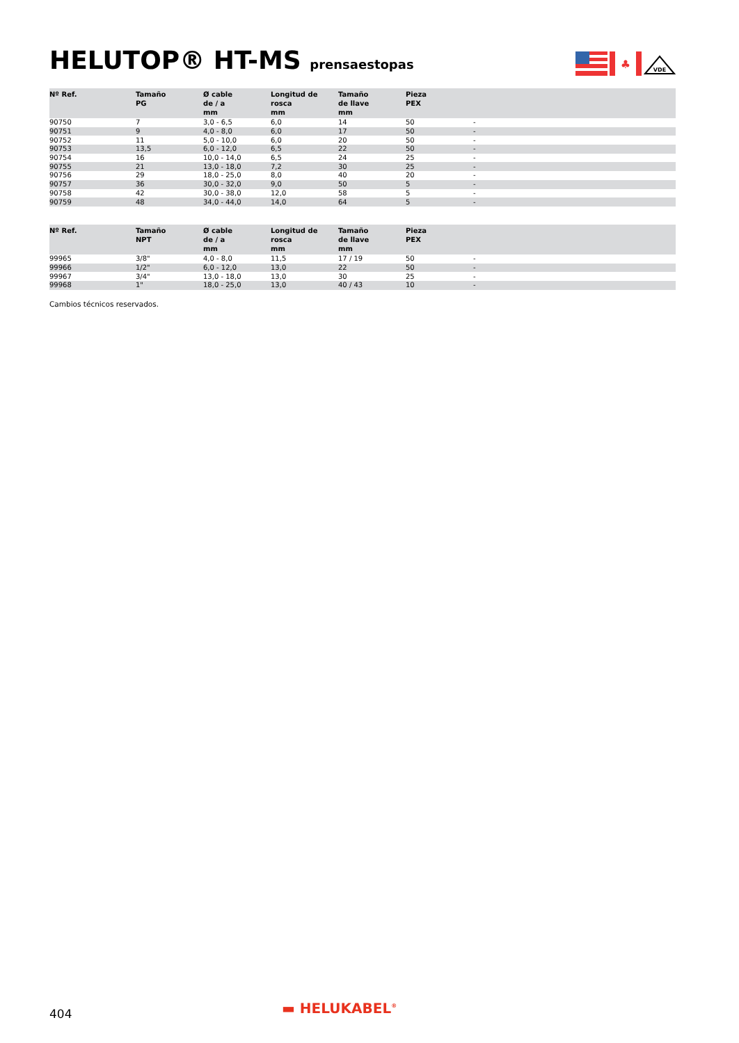HELUTOP® HT-MS prensaestopas
♣
VDE
| Nº Ref. | Tamaño PG | Ø cable de / a mm | Longitud de rosca mm | Tamaño de llave mm | Pieza PEX | |
| --- | --- | --- | --- | --- | --- | --- |
| 90750 | 7 | 3,0 - 6,5 | 6,0 | 14 | 50 | - |
| 90751 | 9 | 4,0 - 8,0 | 6,0 | 17 | 50 | - |
| 90752 | 11 | 5,0 - 10,0 | 6,0 | 20 | 50 | - |
| 90753 | 13,5 | 6,0 - 12,0 | 6,5 | 22 | 50 | - |
| 90754 | 16 | 10,0 - 14,0 | 6,5 | 24 | 25 | - |
| 90755 | 21 | 13,0 - 18,0 | 7,2 | 30 | 25 | - |
| 90756 | 29 | 18,0 - 25,0 | 8,0 | 40 | 20 | - |
| 90757 | 36 | 30,0 - 32,0 | 9,0 | 50 | 5 | - |
| 90758 | 42 | 30,0 - 38,0 | 12,0 | 58 | 5 | - |
| 90759 | 48 | 34,0 - 44,0 | 14,0 | 64 | 5 | - |
| Nº Ref. | Tamaño NPT | Ø cable de / a mm | Longitud de rosca mm | Tamaño de llave mm | Pieza PEX | |
| --- | --- | --- | --- | --- | --- | --- |
| 99965 | 3/8" | 4,0 - 8,0 | 11,5 | 17 / 19 | 50 | - |
| 99966 | 1/2" | 6,0 - 12,0 | 13,0 | 22 | 50 | - |
| 99967 | 3/4" | 13,0 - 18,0 | 13,0 | 30 | 25 | - |
| 99968 | 1" | 18,0 - 25,0 | 13,0 | 40 / 43 | 10 | - |
Cambios técnicos reservados.
404 ▬ HELUKABEL<sup>®</sup>